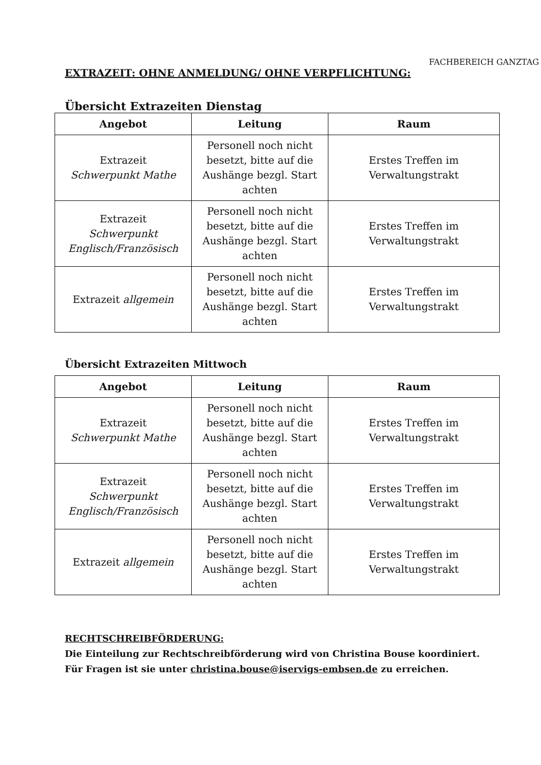FACHBEREICH GANZTAG
EXTRAZEIT: OHNE ANMELDUNG/ OHNE VERPFLICHTUNG:
Übersicht Extrazeiten Dienstag
| Angebot | Leitung | Raum |
| --- | --- | --- |
| Extrazeit Schwerpunkt Mathe | Personell noch nicht besetzt, bitte auf die Aushänge bezgl. Start achten | Erstes Treffen im Verwaltungstrakt |
| Extrazeit Schwerpunkt Englisch/Französisch | Personell noch nicht besetzt, bitte auf die Aushänge bezgl. Start achten | Erstes Treffen im Verwaltungstrakt |
| Extrazeit allgemein | Personell noch nicht besetzt, bitte auf die Aushänge bezgl. Start achten | Erstes Treffen im Verwaltungstrakt |
Übersicht Extrazeiten Mittwoch
| Angebot | Leitung | Raum |
| --- | --- | --- |
| Extrazeit Schwerpunkt Mathe | Personell noch nicht besetzt, bitte auf die Aushänge bezgl. Start achten | Erstes Treffen im Verwaltungstrakt |
| Extrazeit Schwerpunkt Englisch/Französisch | Personell noch nicht besetzt, bitte auf die Aushänge bezgl. Start achten | Erstes Treffen im Verwaltungstrakt |
| Extrazeit allgemein | Personell noch nicht besetzt, bitte auf die Aushänge bezgl. Start achten | Erstes Treffen im Verwaltungstrakt |
RECHTSCHREIBFÖRDERUNG:
Die Einteilung zur Rechtschreibförderung wird von Christina Bouse koordiniert.
Für Fragen ist sie unter christina.bouse@iservigs-embsen.de zu erreichen.